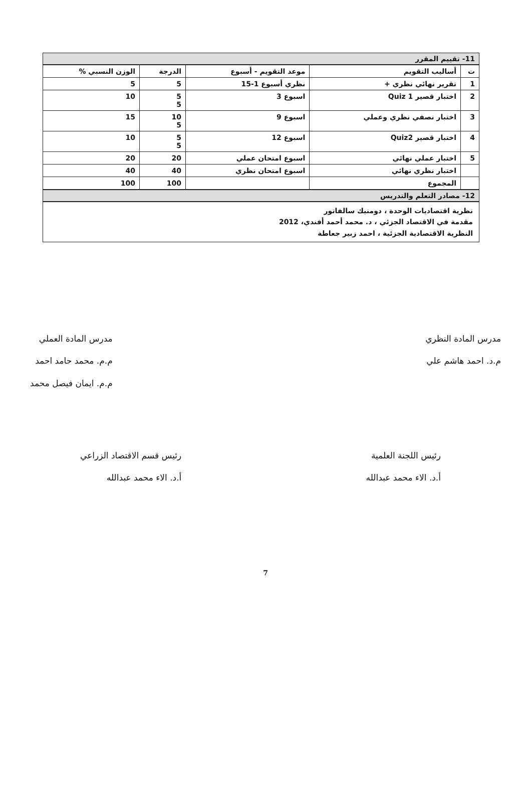11- تقييم المقرر
| ت | أساليب التقويم | موعد التقويم - أسبوع | الدرجة | الوزن النسبي % |
| --- | --- | --- | --- | --- |
| 1 | تقرير نهائي نظري + | نظري أسبوع 1-15 | 5 | 5 |
| 2 | اختبار قصير 1 Quiz | اسبوع 3 | 5 5 | 10 |
| 3 | اختبار نصفي نظري وعملي | اسبوع 9 | 10 5 | 15 |
| 4 | اختبار قصير Quiz2 | اسبوع 12 | 5 5 | 10 |
| 5 | اختبار عملي نهائي | اسبوع امتحان عملي | 20 | 20 |
| | اختبار نظري نهائي | اسبوع امتحان نظري | 40 | 40 |
| | المجموع | | 100 | 100 |
12- مصادر التعلم والتدريس
نظرية اقتصاديات الوحدة ، دومنيك سالفاتور
مقدمة في الاقتصاد الجزئي ، د. محمد أحمد أفندي، 2012
النظرية الاقتصادية الجزئية ، احمد زبير جعاطة
مدرس المادة النظري
م.د. احمد هاشم علي
مدرس المادة العملي
م.م. محمد حامد احمد
م.م. ايمان فيصل محمد
رئيس اللجنة العلمية
أ.د. الاء محمد عبدالله
رئيس قسم الاقتصاد الزراعي
أ.د. الاء محمد عبدالله
7